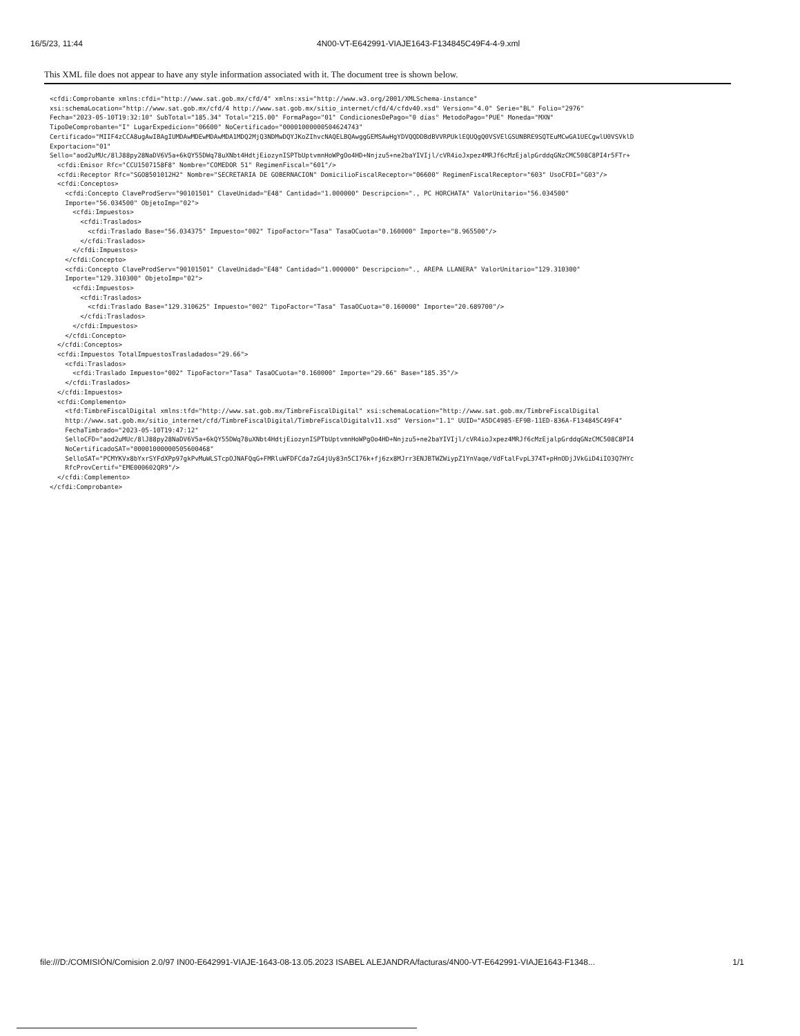16/5/23, 11:44 4N00-VT-E642991-VIAJE1643-F134845C49F4-4-9.xml
This XML file does not appear to have any style information associated with it. The document tree is shown below.
<cfdi:Comprobante xmlns:cfdi="http://www.sat.gob.mx/cfd/4" xmlns:xsi="http://www.w3.org/2001/XMLSchema-instance"
xsi:schemaLocation="http://www.sat.gob.mx/cfd/4 http://www.sat.gob.mx/sitio_internet/cfd/4/cfdv40.xsd" Version="4.0" Serie="BL" Folio="2976"
Fecha="2023-05-10T19:32:10" SubTotal="185.34" Total="215.00" FormaPago="01" CondicionesDePago="0 días" MetodoPago="PUE" Moneda="MXN"
TipoDeComprobante="I" LugarExpedicion="06600" NoCertificado="00001000000504624743"
Certificado="MIIF4zCCA8ugAwIBAgIUMDAwMDEwMDAwMDA1MDQ2MjQ3NDMwDQYJKoZIhvcNAQELBQAwggGEMSAwHgYDVQQDDBdBVVRPUklEQUQgQ0VSVElGSUNBRE9SQTEuMCwGA1UECgwlU0VSVklD
Exportacion="01"
Sello="aod2uMUc/8lJ88py28NaDV6V5a+6kQY55DWq78uXNbt4HdtjEiozynISPTbUptvmnHoWPgOo4HD+Nnjzu5+ne2baYIVIjl/cVR4ioJxpez4MRJf6cMzEjalpGrddqGNzCMC508C8PI4r5FTr+
  <cfdi:Emisor Rfc="CCU1507158F8" Nombre="COMEDOR 51" RegimenFiscal="601"/>
  <cfdi:Receptor Rfc="SGO8501012H2" Nombre="SECRETARIA DE GOBERNACION" DomicilioFiscalReceptor="06600" RegimenFiscalReceptor="603" UsoCFDI="G03"/>
  <cfdi:Conceptos>
    <cfdi:Concepto ClaveProdServ="90101501" ClaveUnidad="E48" Cantidad="1.000000" Descripcion="., PC HORCHATA" ValorUnitario="56.034500"
    Importe="56.034500" ObjetoImp="02">
      <cfdi:Impuestos>
        <cfdi:Traslados>
          <cfdi:Traslado Base="56.034375" Impuesto="002" TipoFactor="Tasa" TasaOCuota="0.160000" Importe="8.965500"/>
        </cfdi:Traslados>
      </cfdi:Impuestos>
    </cfdi:Concepto>
    <cfdi:Concepto ClaveProdServ="90101501" ClaveUnidad="E48" Cantidad="1.000000" Descripcion="., AREPA LLANERA" ValorUnitario="129.310300"
    Importe="129.310300" ObjetoImp="02">
      <cfdi:Impuestos>
        <cfdi:Traslados>
          <cfdi:Traslado Base="129.310625" Impuesto="002" TipoFactor="Tasa" TasaOCuota="0.160000" Importe="20.689700"/>
        </cfdi:Traslados>
      </cfdi:Impuestos>
    </cfdi:Concepto>
  </cfdi:Conceptos>
  <cfdi:Impuestos TotalImpuestosTrasladados="29.66">
    <cfdi:Traslados>
      <cfdi:Traslado Impuesto="002" TipoFactor="Tasa" TasaOCuota="0.160000" Importe="29.66" Base="185.35"/>
    </cfdi:Traslados>
  </cfdi:Impuestos>
  <cfdi:Complemento>
    <tfd:TimbreFiscalDigital xmlns:tfd="http://www.sat.gob.mx/TimbreFiscalDigital" xsi:schemaLocation="http://www.sat.gob.mx/TimbreFiscalDigital
    http://www.sat.gob.mx/sitio_internet/cfd/TimbreFiscalDigital/TimbreFiscalDigitalv11.xsd" Version="1.1" UUID="A5DC4985-EF9B-11ED-836A-F134845C49F4"
    FechaTimbrado="2023-05-10T19:47:12"
    SelloCFD="aod2uMUc/8lJ88py28NaDV6V5a+6kQY55DWq78uXNbt4HdtjEiozynISPTbUptvmnHoWPgOo4HD+Nnjzu5+ne2baYIVIjl/cVR4ioJxpez4MRJf6cMzEjalpGrddqGNzCMC508C8PI4
    NoCertificadoSAT="00001000000505600468"
    SelloSAT="PCMYKVx8bYxrSYFdXPp97gkPvMuWLSTcpOJNAFQqG+FMRluWFDFCda7zG4jUy83n5CI76k+fj6zx8MJrr3ENJBTWZWiypZ1YnVaqe/VdFtalFvpL374T+pHnODjJVkGiD4iIO3Q7HYc
    RfcProvCertif="EME000602QR9"/>
  </cfdi:Complemento>
</cfdi:Comprobante>
file:///D:/COMISIÓN/Comision 2.0/97 IN00-E642991-VIAJE-1643-08-13.05.2023 ISABEL ALEJANDRA/facturas/4N00-VT-E642991-VIAJE1643-F1348... 1/1